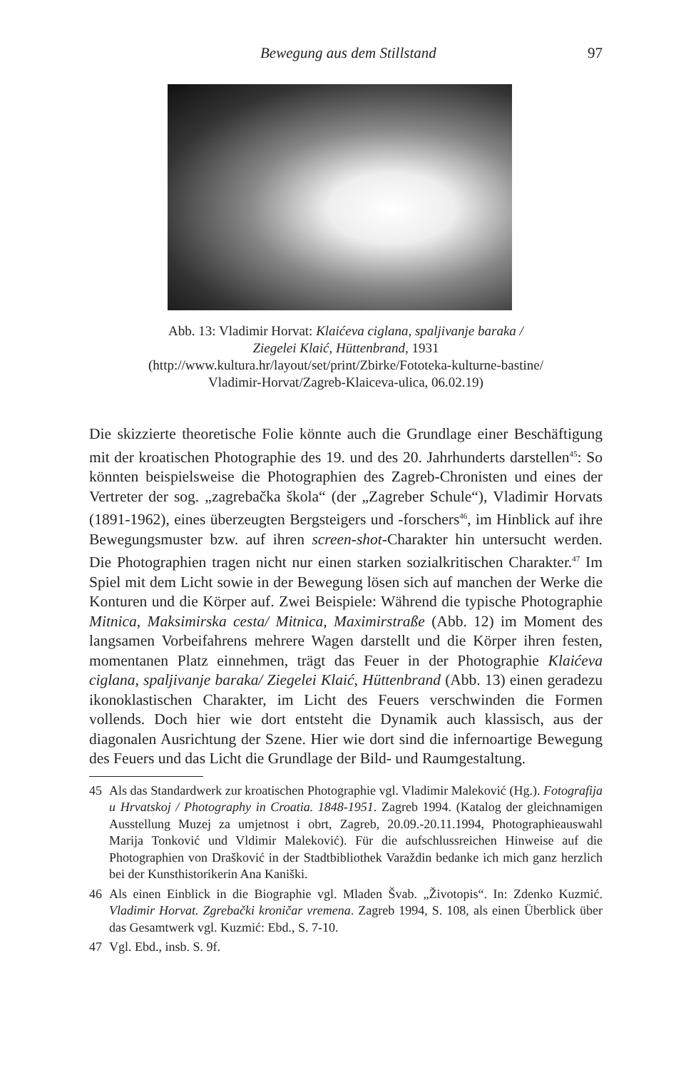Bewegung aus dem Stillstand 97
Abb. 13: Vladimir Horvat: Klaićeva ciglana, spaljivanje baraka /
Ziegelei Klaić, Hüttenbrand, 1931
(http://www.kultura.hr/layout/set/print/Zbirke/Fototeka-kulturne-bastine/
Vladimir-Horvat/Zagreb-Klaiceva-ulica, 06.02.19)
Die skizzierte theoretische Folie könnte auch die Grundlage einer Beschäftigung mit der kroatischen Photographie des 19. und des 20. Jahrhunderts darstellen<sup>45</sup>: So könnten beispielsweise die Photographien des Zagreb-Chronisten und eines der Vertreter der sog. „zagrebačka škola“ (der „Zagreber Schule“), Vladimir Horvats (1891-1962), eines überzeugten Bergsteigers und -forschers<sup>46</sup>, im Hinblick auf ihre Bewegungsmuster bzw. auf ihren screen-shot-Charakter hin untersucht werden. Die Photographien tragen nicht nur einen starken sozialkritischen Charakter.<sup>47</sup> Im Spiel mit dem Licht sowie in der Bewegung lösen sich auf manchen der Werke die Konturen und die Körper auf. Zwei Beispiele: Während die typische Photographie Mitnica, Maksimirska cesta/ Mitnica, Maximirstraße (Abb. 12) im Moment des langsamen Vorbeifahrens mehrere Wagen darstellt und die Körper ihren festen, momentanen Platz einnehmen, trägt das Feuer in der Photographie Klaićeva ciglana, spaljivanje baraka/ Ziegelei Klaić, Hüttenbrand (Abb. 13) einen geradezu ikonoklastischen Charakter, im Licht des Feuers verschwinden die Formen vollends. Doch hier wie dort entsteht die Dynamik auch klassisch, aus der diagonalen Ausrichtung der Szene. Hier wie dort sind die infernoartige Bewegung des Feuers und das Licht die Grundlage der Bild- und Raumgestaltung.
45 Als das Standardwerk zur kroatischen Photographie vgl. Vladimir Maleković (Hg.). Fotografija u Hrvatskoj / Photography in Croatia. 1848-1951. Zagreb 1994. (Katalog der gleichnamigen Ausstellung Muzej za umjetnost i obrt, Zagreb, 20.09.-20.11.1994, Photographieauswahl Marija Tonković und Vldimir Maleković). Für die aufschlussreichen Hinweise auf die Photographien von Drašković in der Stadtbibliothek Varaždin bedanke ich mich ganz herzlich bei der Kunsthistorikerin Ana Kaniški.
46 Als einen Einblick in die Biographie vgl. Mladen Švab. „Životopis“. In: Zdenko Kuzmić. Vladimir Horvat. Zgrebački kroničar vremena. Zagreb 1994, S. 108, als einen Überblick über das Gesamtwerk vgl. Kuzmić: Ebd., S. 7-10.
47 Vgl. Ebd., insb. S. 9f.